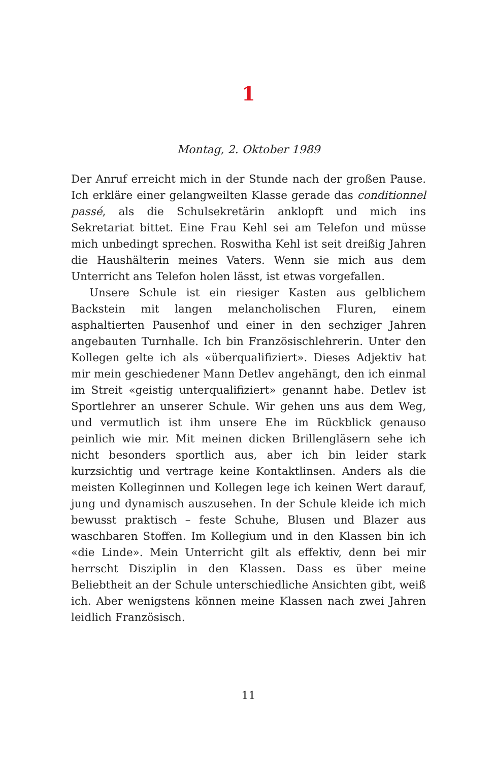1
Montag, 2. Oktober 1989
Der Anruf erreicht mich in der Stunde nach der großen Pause. Ich erkläre einer gelangweilten Klasse gerade das conditionnel passé, als die Schulsekretärin anklopft und mich ins Sekretariat bittet. Eine Frau Kehl sei am Telefon und müsse mich unbedingt sprechen. Roswitha Kehl ist seit dreißig Jahren die Haushälterin meines Vaters. Wenn sie mich aus dem Unterricht ans Telefon holen lässt, ist etwas vorgefallen.
Unsere Schule ist ein riesiger Kasten aus gelblichem Backstein mit langen melancholischen Fluren, einem asphaltierten Pausenhof und einer in den sechziger Jahren angebauten Turnhalle. Ich bin Französischlehrerin. Unter den Kollegen gelte ich als «überqualifiziert». Dieses Adjektiv hat mir mein geschiedener Mann Detlev angehängt, den ich einmal im Streit «geistig unterqualifiziert» genannt habe. Detlev ist Sportlehrer an unserer Schule. Wir gehen uns aus dem Weg, und vermutlich ist ihm unsere Ehe im Rückblick genauso peinlich wie mir. Mit meinen dicken Brillengläsern sehe ich nicht besonders sportlich aus, aber ich bin leider stark kurzsichtig und vertrage keine Kontaktlinsen. Anders als die meisten Kolleginnen und Kollegen lege ich keinen Wert darauf, jung und dynamisch auszusehen. In der Schule kleide ich mich bewusst praktisch – feste Schuhe, Blusen und Blazer aus waschbaren Stoffen. Im Kollegium und in den Klassen bin ich «die Linde». Mein Unterricht gilt als effektiv, denn bei mir herrscht Disziplin in den Klassen. Dass es über meine Beliebtheit an der Schule unterschiedliche Ansichten gibt, weiß ich. Aber wenigstens können meine Klassen nach zwei Jahren leidlich Französisch.
11